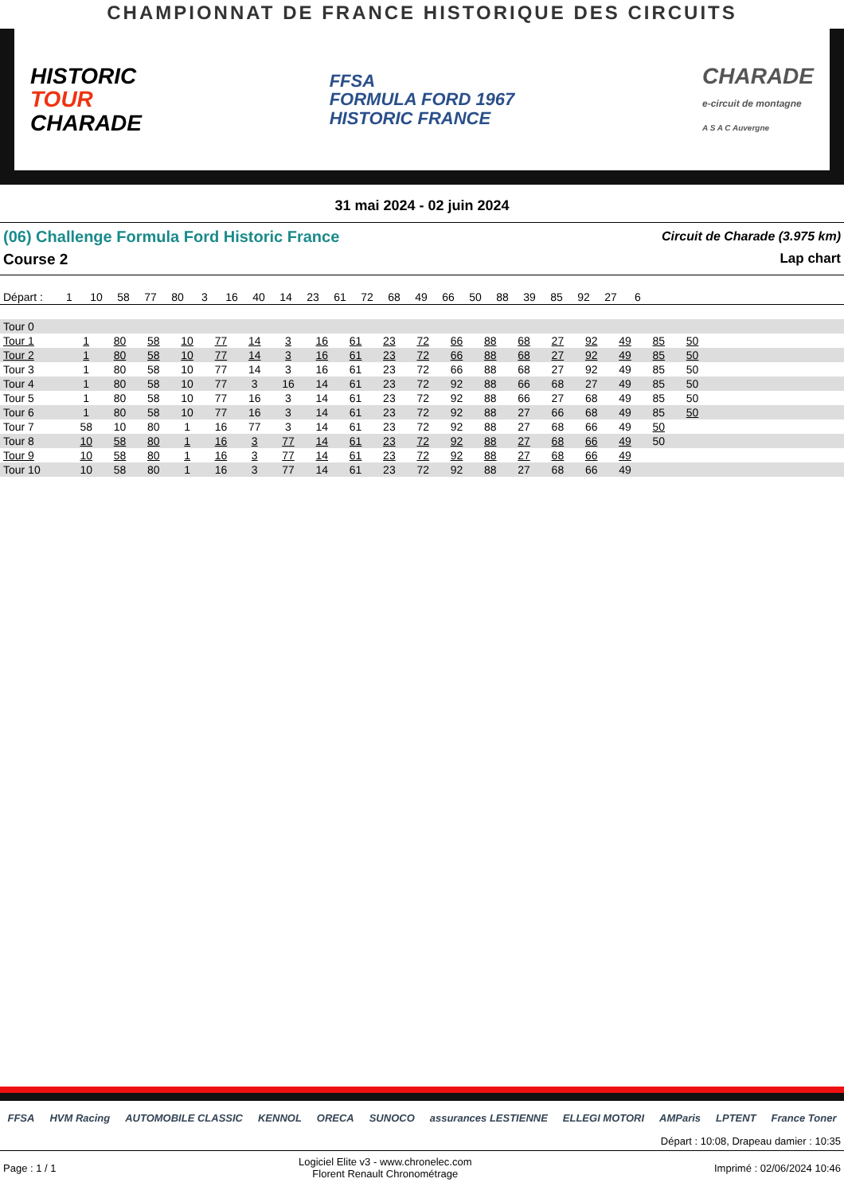CHAMPIONNAT DE FRANCE HISTORIQUE DES CIRCUITS
HISTORIC
TOUR
CHARADE
FFSA
FORMULA FORD 1967
HISTORIC FRANCE
CHARADE
e-circuit de montagne
A S A C Auvergne
31 mai 2024 - 02 juin 2024
(06) Challenge Formula Ford Historic France
Circuit de Charade (3.975 km)
Course 2 Lap chart
| Départ : | 1 | 10 | 58 | 77 | 80 | 3 | 16 | 40 | 14 | 23 | 61 | 72 | 68 | 49 | 66 | 50 | 88 | 39 | 85 | 92 | 27 | 6 | |
| --- | --- | --- | --- | --- | --- | --- | --- | --- | --- | --- | --- | --- | --- | --- | --- | --- | --- | --- | --- | --- | --- | --- | --- |
| Tour 0 | | | | | | | | | | | | | | | | | | | | | | | |
| Tour 1 | 1 | 80 | 58 | 10 | 77 | 14 | 3 | 16 | 61 | 23 | 72 | 66 | 88 | 68 | 27 | 92 | 49 | 85 | 50 | | | | |
| Tour 2 | 1 | 80 | 58 | 10 | 77 | 14 | 3 | 16 | 61 | 23 | 72 | 66 | 88 | 68 | 27 | 92 | 49 | 85 | 50 | | | | |
| Tour 3 | 1 | 80 | 58 | 10 | 77 | 14 | 3 | 16 | 61 | 23 | 72 | 66 | 88 | 68 | 27 | 92 | 49 | 85 | 50 | | | | |
| Tour 4 | 1 | 80 | 58 | 10 | 77 | 3 | 16 | 14 | 61 | 23 | 72 | 92 | 88 | 66 | 68 | 27 | 49 | 85 | 50 | | | | |
| Tour 5 | 1 | 80 | 58 | 10 | 77 | 16 | 3 | 14 | 61 | 23 | 72 | 92 | 88 | 66 | 27 | 68 | 49 | 85 | 50 | | | | |
| Tour 6 | 1 | 80 | 58 | 10 | 77 | 16 | 3 | 14 | 61 | 23 | 72 | 92 | 88 | 27 | 66 | 68 | 49 | 85 | 50 | | | | |
| Tour 7 | 58 | 10 | 80 | 1 | 16 | 77 | 3 | 14 | 61 | 23 | 72 | 92 | 88 | 27 | 68 | 66 | 49 | 50 | | | | | |
| Tour 8 | 10 | 58 | 80 | 1 | 16 | 3 | 77 | 14 | 61 | 23 | 72 | 92 | 88 | 27 | 68 | 66 | 49 | 50 | | | | | |
| Tour 9 | 10 | 58 | 80 | 1 | 16 | 3 | 77 | 14 | 61 | 23 | 72 | 92 | 88 | 27 | 68 | 66 | 49 | | | | | | |
| Tour 10 | 10 | 58 | 80 | 1 | 16 | 3 | 77 | 14 | 61 | 23 | 72 | 92 | 88 | 27 | 68 | 66 | 49 | | | | | | |
FFSA HVM Racing AUTOMOBILE CLASSIC KENNOL ORECA SUNOCO assurances LESTIENNE ELLEGI MOTORI AMParis LPTENT France Toner
Départ : 10:08, Drapeau damier : 10:35
Page : 1 / 1 Logiciel Elite v3 - www.chronelec.com
Florent Renault Chronométrage Imprimé : 02/06/2024 10:46